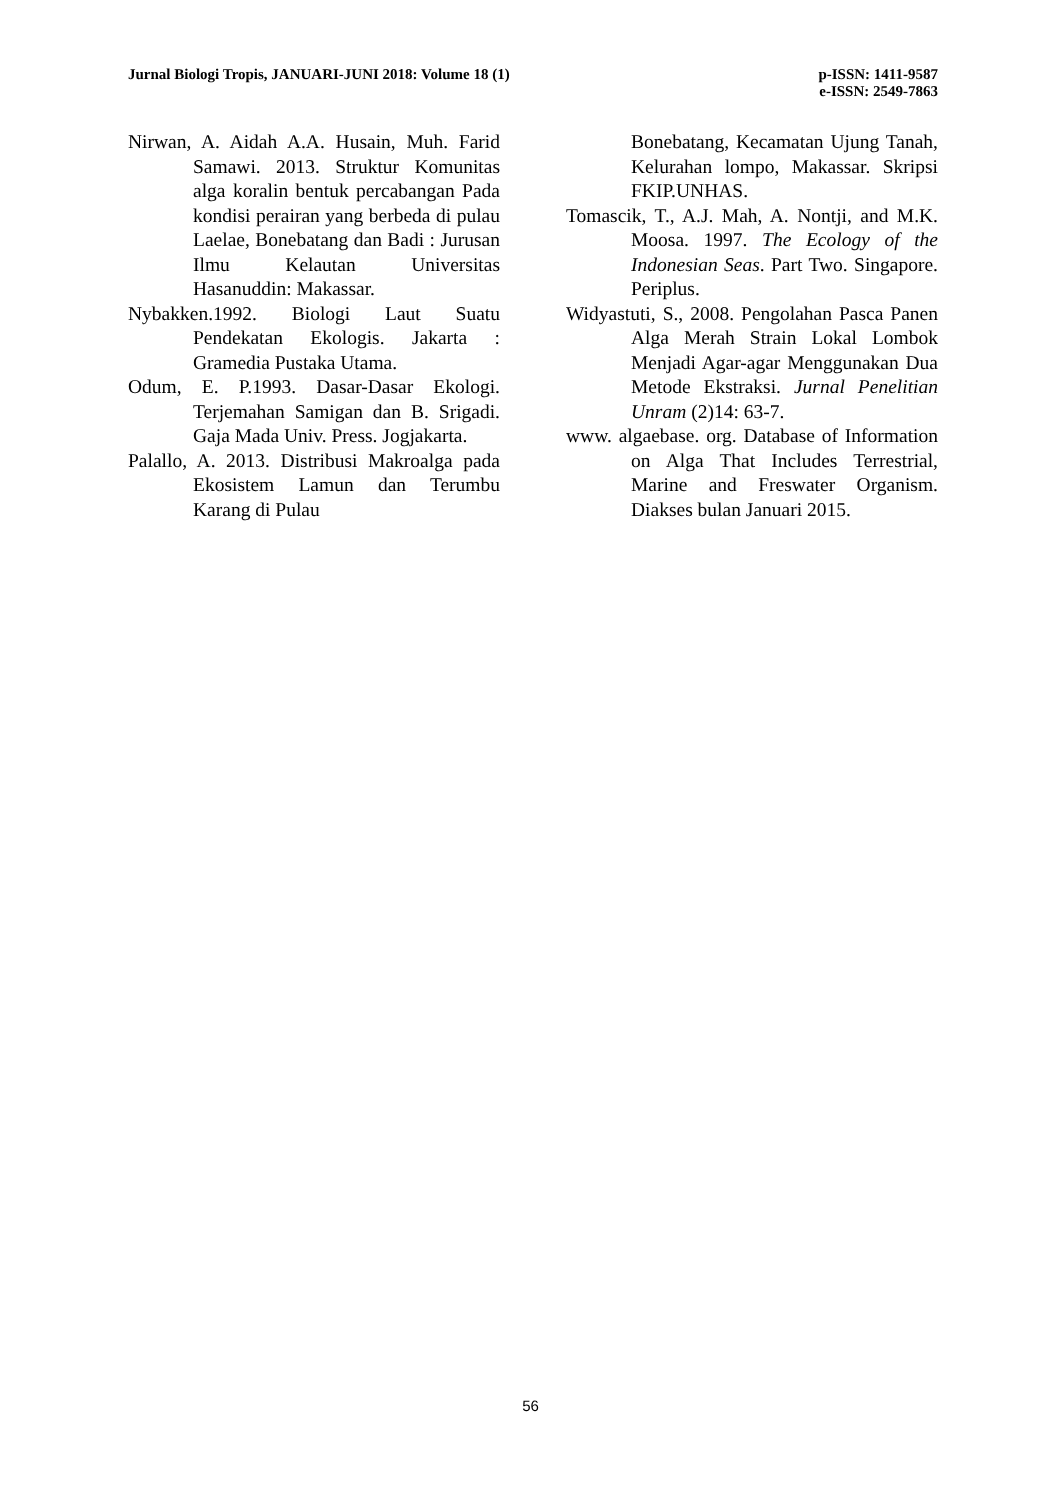Jurnal Biologi Tropis, JANUARI-JUNI 2018: Volume 18 (1)
p-ISSN: 1411-9587
e-ISSN: 2549-7863
Nirwan, A. Aidah A.A. Husain, Muh. Farid Samawi. 2013. Struktur Komunitas alga koralin bentuk percabangan Pada kondisi perairan yang berbeda di pulau Laelae, Bonebatang dan Badi : Jurusan Ilmu Kelautan Universitas Hasanuddin: Makassar.
Nybakken.1992. Biologi Laut Suatu Pendekatan Ekologis. Jakarta : Gramedia Pustaka Utama.
Odum, E. P.1993. Dasar-Dasar Ekologi. Terjemahan Samigan dan B. Srigadi. Gaja Mada Univ. Press. Jogjakarta.
Palallo, A. 2013. Distribusi Makroalga pada Ekosistem Lamun dan Terumbu Karang di Pulau
Bonebatang, Kecamatan Ujung Tanah, Kelurahan lompo, Makassar. Skripsi FKIP.UNHAS.
Tomascik, T., A.J. Mah, A. Nontji, and M.K. Moosa. 1997. The Ecology of the Indonesian Seas. Part Two. Singapore. Periplus.
Widyastuti, S., 2008. Pengolahan Pasca Panen Alga Merah Strain Lokal Lombok Menjadi Agar-agar Menggunakan Dua Metode Ekstraksi. Jurnal Penelitian Unram (2)14: 63-7.
www. algaebase. org. Database of Information on Alga That Includes Terrestrial, Marine and Freswater Organism. Diakses bulan Januari 2015.
56